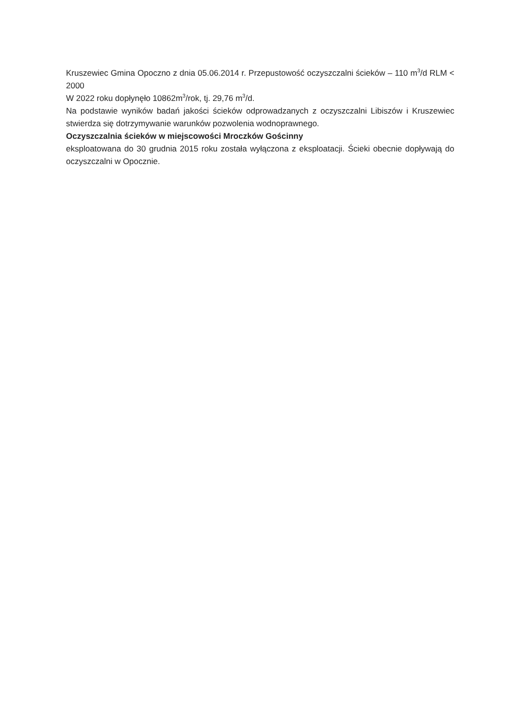Kruszewiec Gmina Opoczno z dnia 05.06.2014 r. Przepustowość oczyszczalni ścieków – 110 m<sup>3</sup>/d RLM < 2000
W 2022 roku dopłynęło 10862m<sup>3</sup>/rok, tj. 29,76 m<sup>3</sup>/d.
Na podstawie wyników badań jakości ścieków odprowadzanych z oczyszczalni Libiszów i Kruszewiec stwierdza się dotrzymywanie warunków pozwolenia wodnoprawnego.
Oczyszczalnia ścieków w miejscowości Mroczków Gościnny
eksploatowana do 30 grudnia 2015 roku została wyłączona z eksploatacji. Ścieki obecnie dopływają do oczyszczalni w Opocznie.